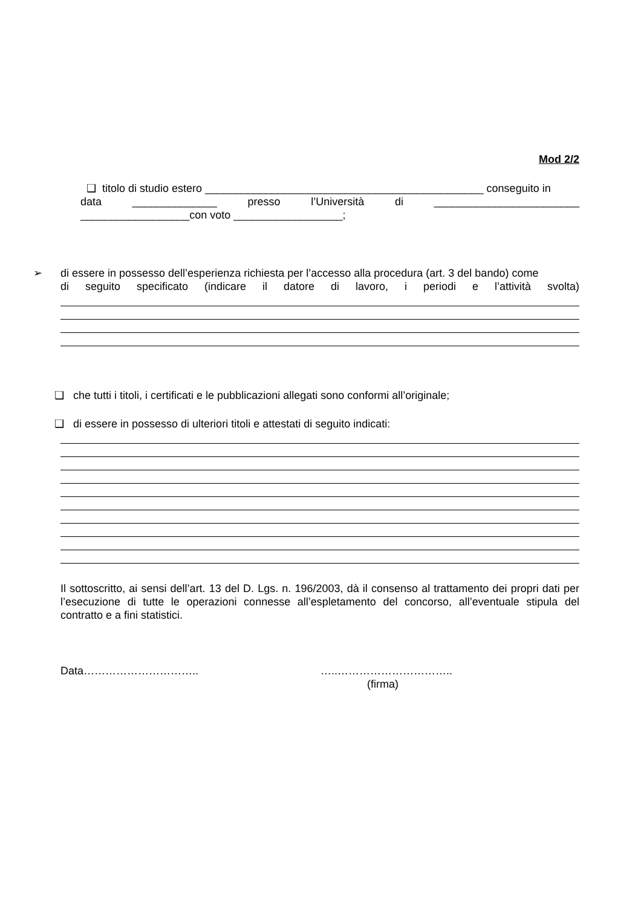Mod 2/2
❑ titolo di studio estero ______________________________________________ conseguito in
data ______________ presso l’Università di ________________________
__________________con voto __________________;
➢ di essere in possesso dell’esperienza richiesta per l’accesso alla procedura (art. 3 del bando) come
di seguito specificato (indicare il datore di lavoro, i periodi e l’attività svolta)
❑ che tutti i titoli, i certificati e le pubblicazioni allegati sono conformi all’originale;
❑ di essere in possesso di ulteriori titoli e attestati di seguito indicati:
Il sottoscritto, ai sensi dell’art. 13 del D. Lgs. n. 196/2003, dà il consenso al trattamento dei propri dati per l’esecuzione di tutte le operazioni connesse all’espletamento del concorso, all’eventuale stipula del contratto e a fini statistici.
Data………………………….. …..…………………………..
(firma)